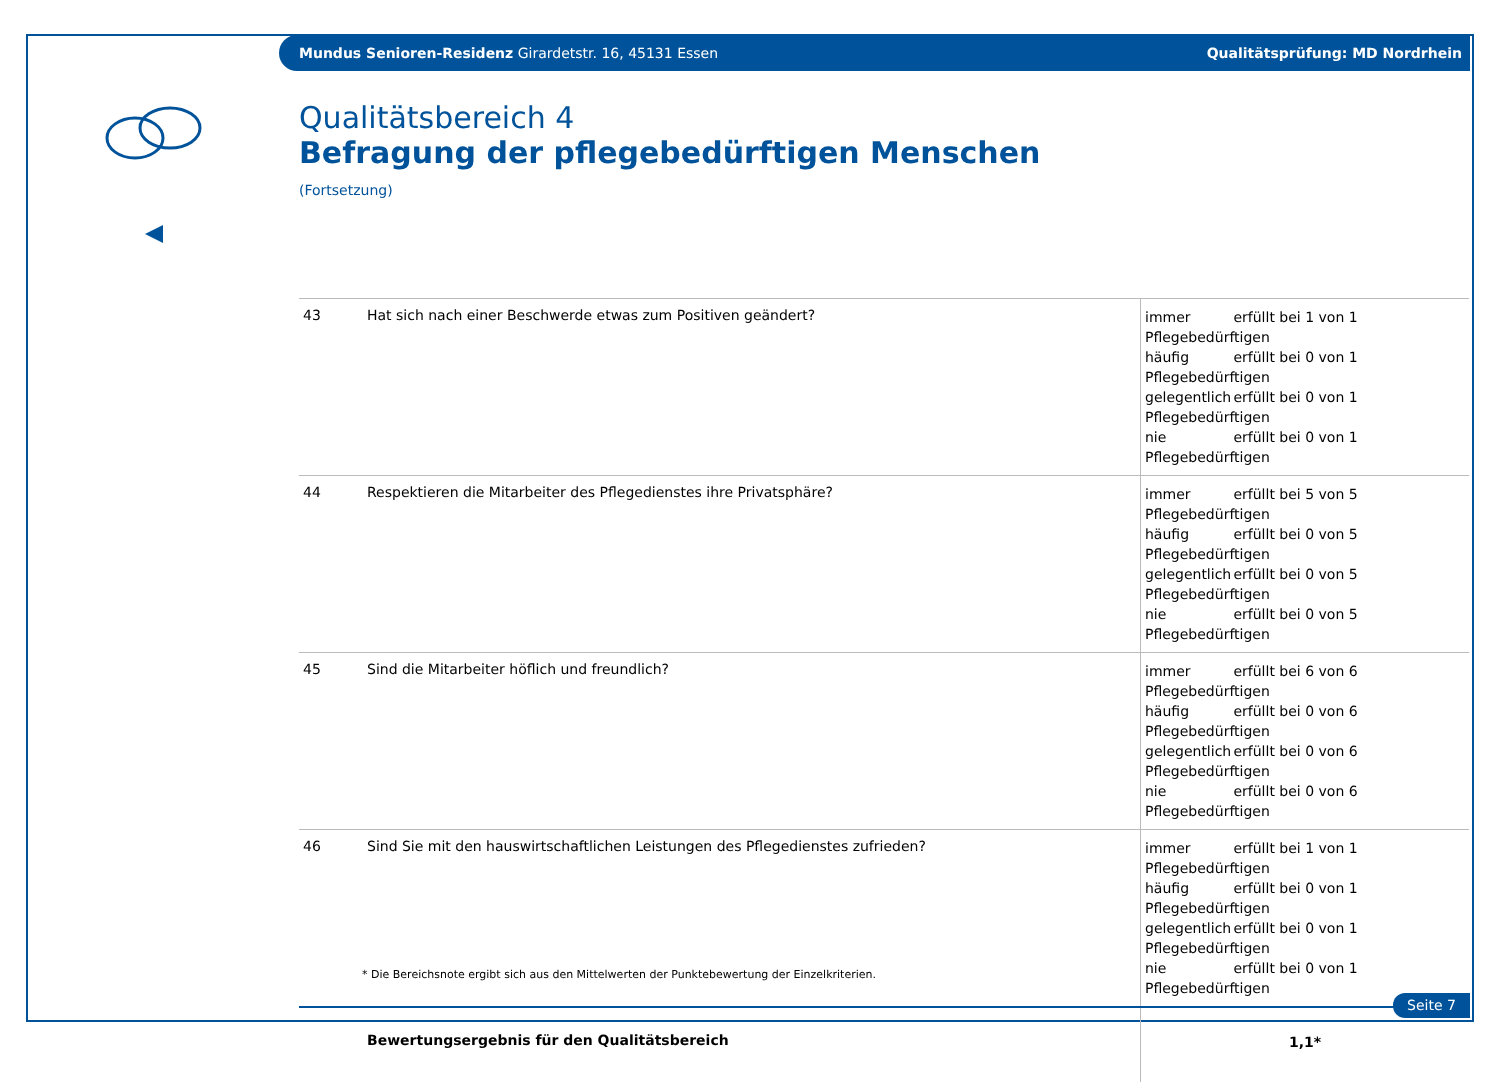Mundus Senioren-Residenz Girardetstr. 16, 45131 Essen Qualitätsprüfung: MD Nordrhein
Qualitätsbereich 4
Befragung der pflegebedürftigen Menschen
(Fortsetzung)
| 43 | Hat sich nach einer Beschwerde etwas zum Positiven geändert? | immer erfüllt bei 1 von 1 Pflegebedürftigen häufig erfüllt bei 0 von 1 Pflegebedürftigen gelegentlich erfüllt bei 0 von 1 Pflegebedürftigen nie erfüllt bei 0 von 1 Pflegebedürftigen |
| 44 | Respektieren die Mitarbeiter des Pflegedienstes ihre Privatsphäre? | immer erfüllt bei 5 von 5 Pflegebedürftigen häufig erfüllt bei 0 von 5 Pflegebedürftigen gelegentlich erfüllt bei 0 von 5 Pflegebedürftigen nie erfüllt bei 0 von 5 Pflegebedürftigen |
| 45 | Sind die Mitarbeiter höflich und freundlich? | immer erfüllt bei 6 von 6 Pflegebedürftigen häufig erfüllt bei 0 von 6 Pflegebedürftigen gelegentlich erfüllt bei 0 von 6 Pflegebedürftigen nie erfüllt bei 0 von 6 Pflegebedürftigen |
| 46 | Sind Sie mit den hauswirtschaftlichen Leistungen des Pflegedienstes zufrieden? | immer erfüllt bei 1 von 1 Pflegebedürftigen häufig erfüllt bei 0 von 1 Pflegebedürftigen gelegentlich erfüllt bei 0 von 1 Pflegebedürftigen nie erfüllt bei 0 von 1 Pflegebedürftigen |
| | Bewertungsergebnis für den Qualitätsbereich | 1,1* |
* Die Bereichsnote ergibt sich aus den Mittelwerten der Punktebewertung der Einzelkriterien.
Seite 7